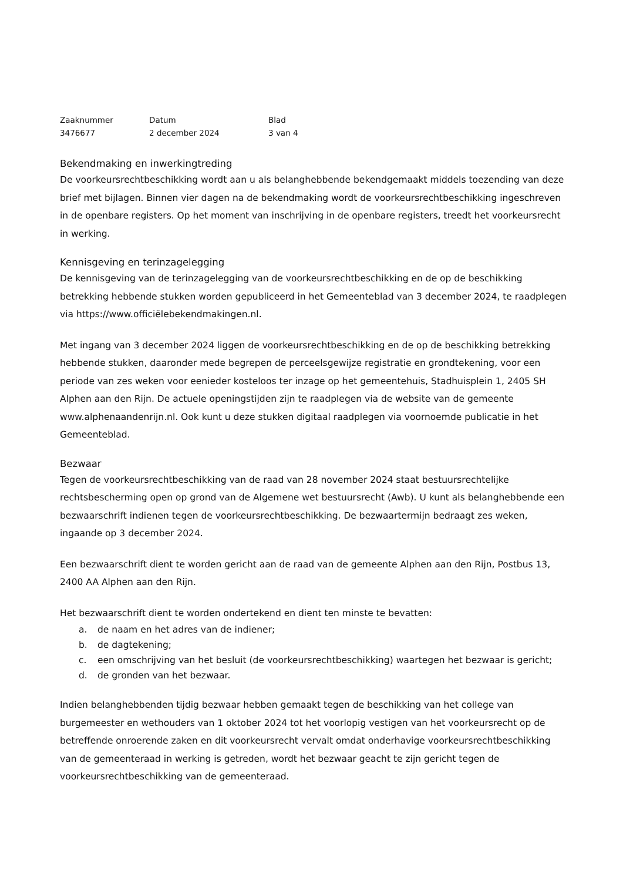Zaaknummer
Datum
Blad
3476677
2 december 2024
3 van 4
Bekendmaking en inwerkingtreding
De voorkeursrechtbeschikking wordt aan u als belanghebbende bekendgemaakt middels toezending van deze brief met bijlagen. Binnen vier dagen na de bekendmaking wordt de voorkeursrechtbeschikking ingeschreven in de openbare registers. Op het moment van inschrijving in de openbare registers, treedt het voorkeursrecht in werking.
Kennisgeving en terinzagelegging
De kennisgeving van de terinzagelegging van de voorkeursrechtbeschikking en de op de beschikking betrekking hebbende stukken worden gepubliceerd in het Gemeenteblad van 3 december 2024, te raadplegen via https://www.officiëlebekendmakingen.nl.
Met ingang van 3 december 2024 liggen de voorkeursrechtbeschikking en de op de beschikking betrekking hebbende stukken, daaronder mede begrepen de perceelsgewijze registratie en grondtekening, voor een periode van zes weken voor eenieder kosteloos ter inzage op het gemeentehuis, Stadhuisplein 1, 2405 SH Alphen aan den Rijn. De actuele openingstijden zijn te raadplegen via de website van de gemeente www.alphenaandenrijn.nl. Ook kunt u deze stukken digitaal raadplegen via voornoemde publicatie in het Gemeenteblad.
Bezwaar
Tegen de voorkeursrechtbeschikking van de raad van 28 november 2024 staat bestuursrechtelijke rechtsbescherming open op grond van de Algemene wet bestuursrecht (Awb). U kunt als belanghebbende een bezwaarschrift indienen tegen de voorkeursrechtbeschikking. De bezwaartermijn bedraagt zes weken, ingaande op 3 december 2024.
Een bezwaarschrift dient te worden gericht aan de raad van de gemeente Alphen aan den Rijn, Postbus 13, 2400 AA Alphen aan den Rijn.
Het bezwaarschrift dient te worden ondertekend en dient ten minste te bevatten:
a. de naam en het adres van de indiener;
b. de dagtekening;
c. een omschrijving van het besluit (de voorkeursrechtbeschikking) waartegen het bezwaar is gericht;
d. de gronden van het bezwaar.
Indien belanghebbenden tijdig bezwaar hebben gemaakt tegen de beschikking van het college van burgemeester en wethouders van 1 oktober 2024 tot het voorlopig vestigen van het voorkeursrecht op de betreffende onroerende zaken en dit voorkeursrecht vervalt omdat onderhavige voorkeursrechtbeschikking van de gemeenteraad in werking is getreden, wordt het bezwaar geacht te zijn gericht tegen de voorkeursrechtbeschikking van de gemeenteraad.